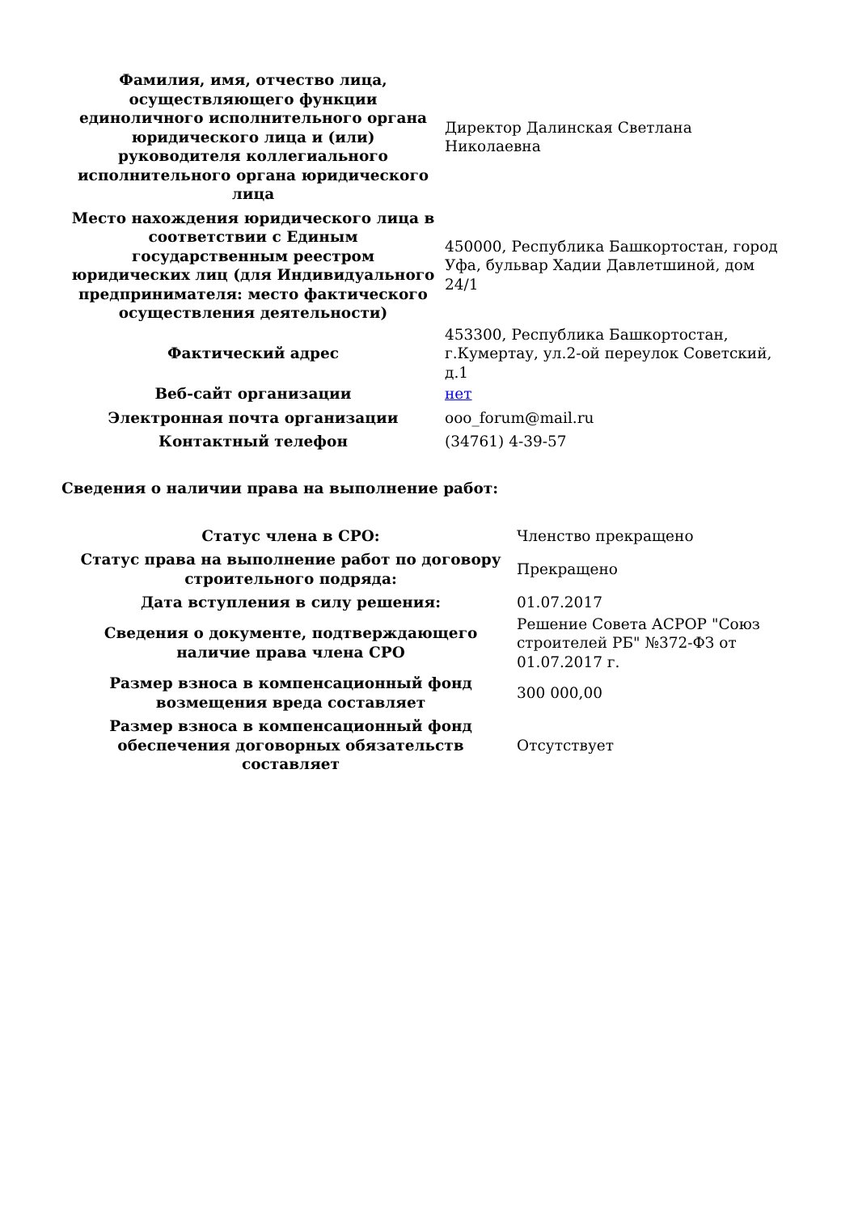| Фамилия, имя, отчество лица, осуществляющего функции единоличного исполнительного органа юридического лица и (или) руководителя коллегиального исполнительного органа юридического лица | Директор Далинская Светлана Николаевна |
| Место нахождения юридического лица в соответствии с Единым государственным реестром юридических лиц (для Индивидуального предпринимателя: место фактического осуществления деятельности) | 450000, Республика Башкортостан, город Уфа, бульвар Хадии Давлетшиной, дом 24/1 |
| Фактический адрес | 453300, Республика Башкортостан, г.Кумертау, ул.2-ой переулок Советский, д.1 |
| Веб-сайт организации | нет |
| Электронная почта организации | ooo_forum@mail.ru |
| Контактный телефон | (34761) 4-39-57 |
Сведения о наличии права на выполнение работ:
| Статус члена в СРО: | Членство прекращено |
| Статус права на выполнение работ по договору строительного подряда: | Прекращено |
| Дата вступления в силу решения: | 01.07.2017 |
| Сведения о документе, подтверждающего наличие права члена СРО | Решение Совета АСРОР "Союз строителей РБ" №372-ФЗ от 01.07.2017 г. |
| Размер взноса в компенсационный фонд возмещения вреда составляет | 300 000,00 |
| Размер взноса в компенсационный фонд обеспечения договорных обязательств составляет | Отсутствует |